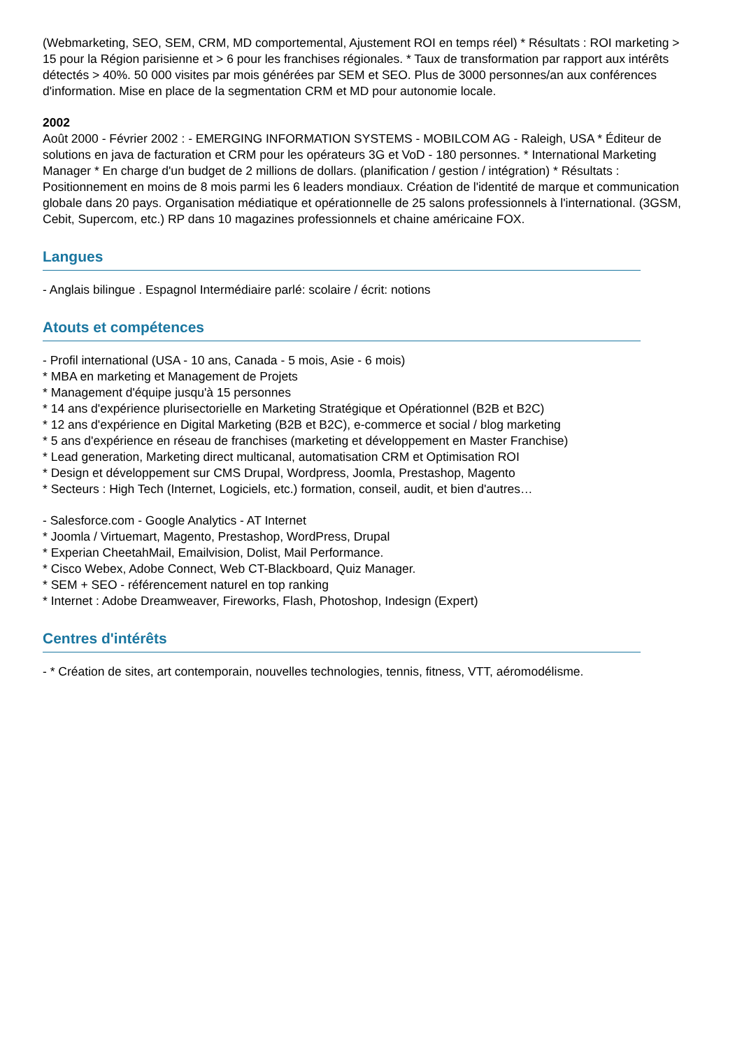(Webmarketing, SEO, SEM, CRM, MD comportemental, Ajustement ROI en temps réel) * Résultats : ROI marketing > 15 pour la Région parisienne et > 6 pour les franchises régionales. * Taux de transformation par rapport aux intérêts détectés > 40%. 50 000 visites par mois générées par SEM et SEO. Plus de 3000 personnes/an aux conférences d'information. Mise en place de la segmentation CRM et MD pour autonomie locale.
2002
Août 2000 - Février 2002 : - EMERGING INFORMATION SYSTEMS - MOBILCOM AG - Raleigh, USA * Éditeur de solutions en java de facturation et CRM pour les opérateurs 3G et VoD - 180 personnes. * International Marketing Manager * En charge d'un budget de 2 millions de dollars. (planification / gestion / intégration) * Résultats : Positionnement en moins de 8 mois parmi les 6 leaders mondiaux. Création de l'identité de marque et communication globale dans 20 pays. Organisation médiatique et opérationnelle de 25 salons professionnels à l'international. (3GSM, Cebit, Supercom, etc.) RP dans 10 magazines professionnels et chaine américaine FOX.
Langues
- Anglais bilingue . Espagnol Intermédiaire parlé: scolaire / écrit: notions
Atouts et compétences
- Profil international (USA - 10 ans, Canada - 5 mois, Asie - 6 mois)
* MBA en marketing et Management de Projets
* Management d'équipe jusqu'à 15 personnes
* 14 ans d'expérience plurisectorielle en Marketing Stratégique et Opérationnel (B2B et B2C)
* 12 ans d'expérience en Digital Marketing (B2B et B2C), e-commerce et social / blog marketing
* 5 ans d'expérience en réseau de franchises (marketing et développement en Master Franchise)
* Lead generation, Marketing direct multicanal, automatisation CRM et Optimisation ROI
* Design et développement sur CMS Drupal, Wordpress, Joomla, Prestashop, Magento
* Secteurs : High Tech (Internet, Logiciels, etc.) formation, conseil, audit, et bien d'autres…
- Salesforce.com - Google Analytics - AT Internet
* Joomla / Virtuemart, Magento, Prestashop, WordPress, Drupal
* Experian CheetahMail, Emailvision, Dolist, Mail Performance.
* Cisco Webex, Adobe Connect, Web CT-Blackboard, Quiz Manager.
* SEM + SEO - référencement naturel en top ranking
* Internet : Adobe Dreamweaver, Fireworks, Flash, Photoshop, Indesign (Expert)
Centres d'intérêts
- * Création de sites, art contemporain, nouvelles technologies, tennis, fitness, VTT, aéromodélisme.